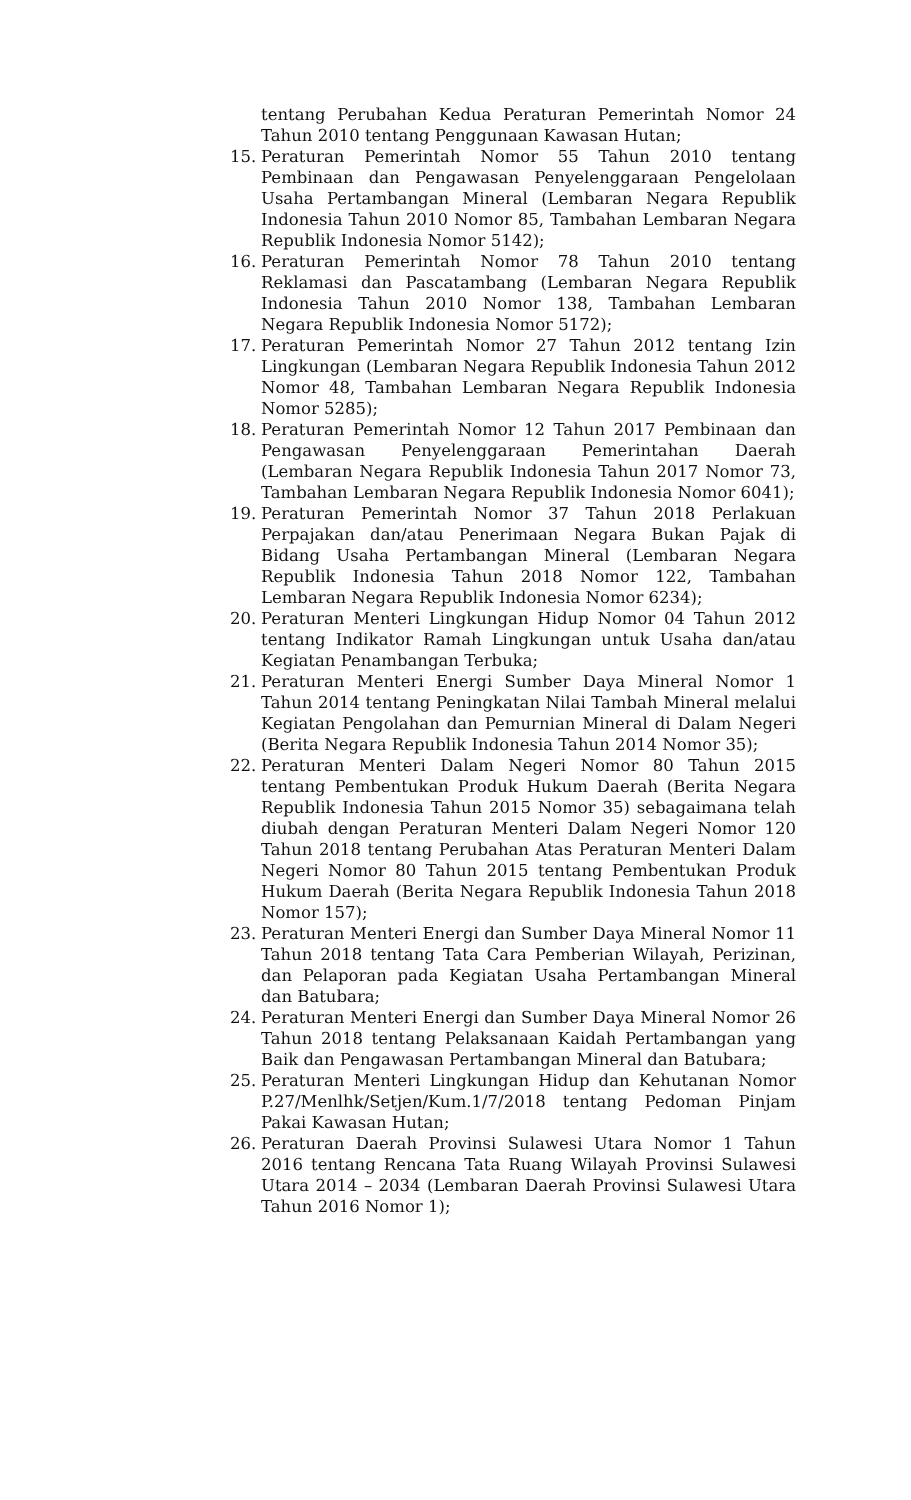tentang Perubahan Kedua Peraturan Pemerintah Nomor 24 Tahun 2010 tentang Penggunaan Kawasan Hutan;
15. Peraturan Pemerintah Nomor 55 Tahun 2010 tentang Pembinaan dan Pengawasan Penyelenggaraan Pengelolaan Usaha Pertambangan Mineral (Lembaran Negara Republik Indonesia Tahun 2010 Nomor 85, Tambahan Lembaran Negara Republik Indonesia Nomor 5142);
16. Peraturan Pemerintah Nomor 78 Tahun 2010 tentang Reklamasi dan Pascatambang (Lembaran Negara Republik Indonesia Tahun 2010 Nomor 138, Tambahan Lembaran Negara Republik Indonesia Nomor 5172);
17. Peraturan Pemerintah Nomor 27 Tahun 2012 tentang Izin Lingkungan (Lembaran Negara Republik Indonesia Tahun 2012 Nomor 48, Tambahan Lembaran Negara Republik Indonesia Nomor 5285);
18. Peraturan Pemerintah Nomor 12 Tahun 2017 Pembinaan dan Pengawasan Penyelenggaraan Pemerintahan Daerah (Lembaran Negara Republik Indonesia Tahun 2017 Nomor 73, Tambahan Lembaran Negara Republik Indonesia Nomor 6041);
19. Peraturan Pemerintah Nomor 37 Tahun 2018 Perlakuan Perpajakan dan/atau Penerimaan Negara Bukan Pajak di Bidang Usaha Pertambangan Mineral (Lembaran Negara Republik Indonesia Tahun 2018 Nomor 122, Tambahan Lembaran Negara Republik Indonesia Nomor 6234);
20. Peraturan Menteri Lingkungan Hidup Nomor 04 Tahun 2012 tentang Indikator Ramah Lingkungan untuk Usaha dan/atau Kegiatan Penambangan Terbuka;
21. Peraturan Menteri Energi Sumber Daya Mineral Nomor 1 Tahun 2014 tentang Peningkatan Nilai Tambah Mineral melalui Kegiatan Pengolahan dan Pemurnian Mineral di Dalam Negeri (Berita Negara Republik Indonesia Tahun 2014 Nomor 35);
22. Peraturan Menteri Dalam Negeri Nomor 80 Tahun 2015 tentang Pembentukan Produk Hukum Daerah (Berita Negara Republik Indonesia Tahun 2015 Nomor 35) sebagaimana telah diubah dengan Peraturan Menteri Dalam Negeri Nomor 120 Tahun 2018 tentang Perubahan Atas Peraturan Menteri Dalam Negeri Nomor 80 Tahun 2015 tentang Pembentukan Produk Hukum Daerah (Berita Negara Republik Indonesia Tahun 2018 Nomor 157);
23. Peraturan Menteri Energi dan Sumber Daya Mineral Nomor 11 Tahun 2018 tentang Tata Cara Pemberian Wilayah, Perizinan, dan Pelaporan pada Kegiatan Usaha Pertambangan Mineral dan Batubara;
24. Peraturan Menteri Energi dan Sumber Daya Mineral Nomor 26 Tahun 2018 tentang Pelaksanaan Kaidah Pertambangan yang Baik dan Pengawasan Pertambangan Mineral dan Batubara;
25. Peraturan Menteri Lingkungan Hidup dan Kehutanan Nomor P.27/Menlhk/Setjen/Kum.1/7/2018 tentang Pedoman Pinjam Pakai Kawasan Hutan;
26. Peraturan Daerah Provinsi Sulawesi Utara Nomor 1 Tahun 2016 tentang Rencana Tata Ruang Wilayah Provinsi Sulawesi Utara 2014 – 2034 (Lembaran Daerah Provinsi Sulawesi Utara Tahun 2016 Nomor 1);